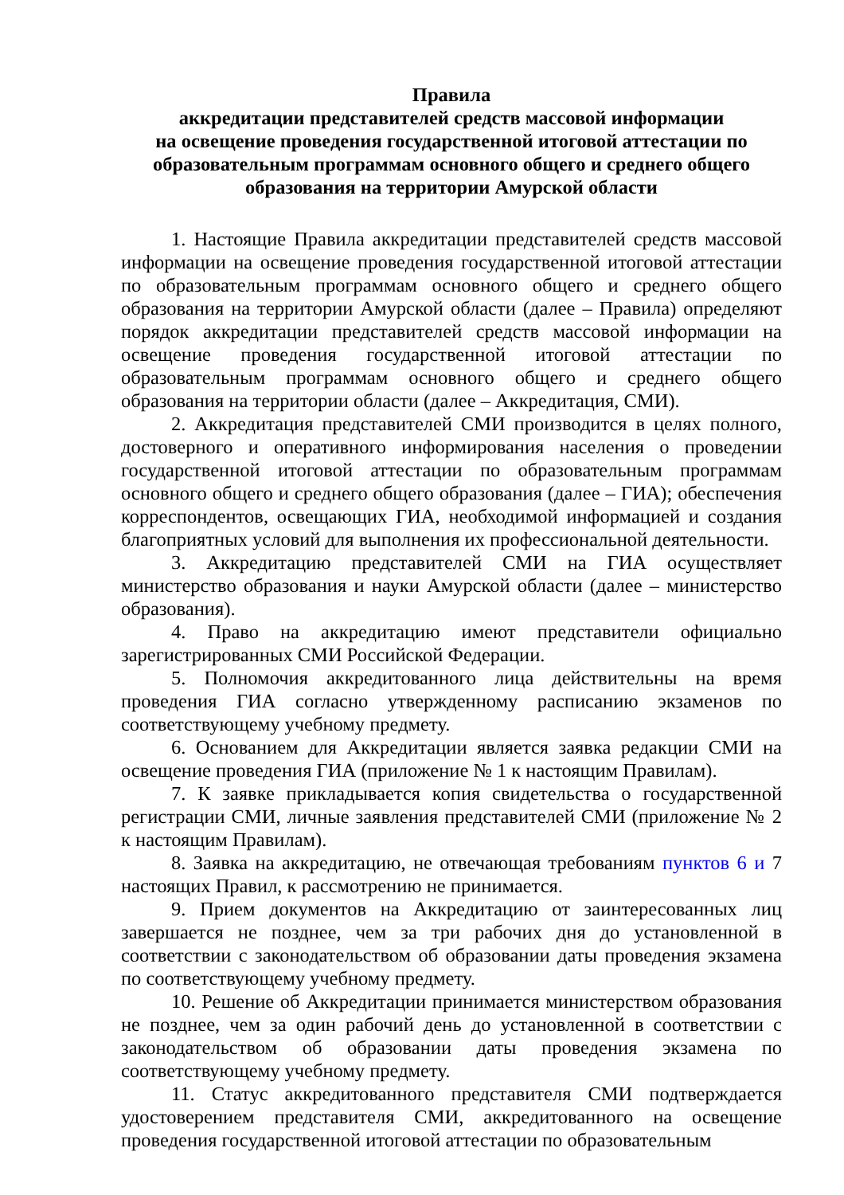Правила
аккредитации представителей средств массовой информации
на освещение проведения государственной итоговой аттестации по образовательным программам основного общего и среднего общего образования на территории Амурской области
1. Настоящие Правила аккредитации представителей средств массовой информации на освещение проведения государственной итоговой аттестации по образовательным программам основного общего и среднего общего образования на территории Амурской области (далее – Правила) определяют порядок аккредитации представителей средств массовой информации на освещение проведения государственной итоговой аттестации по образовательным программам основного общего и среднего общего образования на территории области (далее – Аккредитация, СМИ).
2. Аккредитация представителей СМИ производится в целях полного, достоверного и оперативного информирования населения о проведении государственной итоговой аттестации по образовательным программам основного общего и среднего общего образования (далее – ГИА); обеспечения корреспондентов, освещающих ГИА, необходимой информацией и создания благоприятных условий для выполнения их профессиональной деятельности.
3. Аккредитацию представителей СМИ на ГИА осуществляет министерство образования и науки Амурской области (далее – министерство образования).
4. Право на аккредитацию имеют представители официально зарегистрированных СМИ Российской Федерации.
5. Полномочия аккредитованного лица действительны на время проведения ГИА согласно утвержденному расписанию экзаменов по соответствующему учебному предмету.
6. Основанием для Аккредитации является заявка редакции СМИ на освещение проведения ГИА (приложение № 1 к настоящим Правилам).
7. К заявке прикладывается копия свидетельства о государственной регистрации СМИ, личные заявления представителей СМИ (приложение № 2 к настоящим Правилам).
8. Заявка на аккредитацию, не отвечающая требованиям пунктов 6 и 7 настоящих Правил, к рассмотрению не принимается.
9. Прием документов на Аккредитацию от заинтересованных лиц завершается не позднее, чем за три рабочих дня до установленной в соответствии с законодательством об образовании даты проведения экзамена по соответствующему учебному предмету.
10. Решение об Аккредитации принимается министерством образования не позднее, чем за один рабочий день до установленной в соответствии с законодательством об образовании даты проведения экзамена по соответствующему учебному предмету.
11. Статус аккредитованного представителя СМИ подтверждается удостоверением представителя СМИ, аккредитованного на освещение проведения государственной итоговой аттестации по образовательным